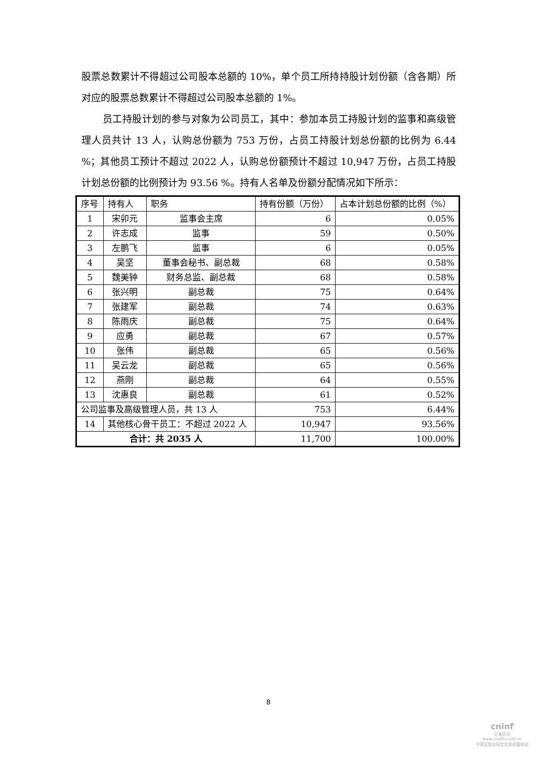股票总数累计不得超过公司股本总额的 10%，单个员工所持持股计划份额（含各期）所对应的股票总数累计不得超过公司股本总额的 1%。
员工持股计划的参与对象为公司员工，其中：参加本员工持股计划的监事和高级管理人员共计 13 人，认购总份额为 753 万份，占员工持股计划总份额的比例为 6.44 %；其他员工预计不超过 2022 人，认购总份额预计不超过 10,947 万份，占员工持股计划总份额的比例预计为 93.56 %。持有人名单及份额分配情况如下所示：
| 序号 | 持有人 | 职务 | 持有份额（万份） | 占本计划总份额的比例（%） |
| --- | --- | --- | --- | --- |
| 1 | 宋卯元 | 监事会主席 | 6 | 0.05% |
| 2 | 许志成 | 监事 | 59 | 0.50% |
| 3 | 左鹏飞 | 监事 | 6 | 0.05% |
| 4 | 吴坚 | 董事会秘书、副总裁 | 68 | 0.58% |
| 5 | 魏美钟 | 财务总监、副总裁 | 68 | 0.58% |
| 6 | 张兴明 | 副总裁 | 75 | 0.64% |
| 7 | 张建军 | 副总裁 | 74 | 0.63% |
| 8 | 陈雨庆 | 副总裁 | 75 | 0.64% |
| 9 | 应勇 | 副总裁 | 67 | 0.57% |
| 10 | 张伟 | 副总裁 | 65 | 0.56% |
| 11 | 吴云龙 | 副总裁 | 65 | 0.56% |
| 12 | 燕刚 | 副总裁 | 64 | 0.55% |
| 13 | 沈惠良 | 副总裁 | 61 | 0.52% |
| 公司监事及高级管理人员，共 13 人 | | | 753 | 6.44% |
| 14 | 其他核心骨干员工：不超过 2022 人 | | 10,947 | 93.56% |
| 合计：共 2035 人 | | | 11,700 | 100.00% |
8
cninf
巨潮资讯
www.cninfo.com.cn
中国证监会指定信息披露网站